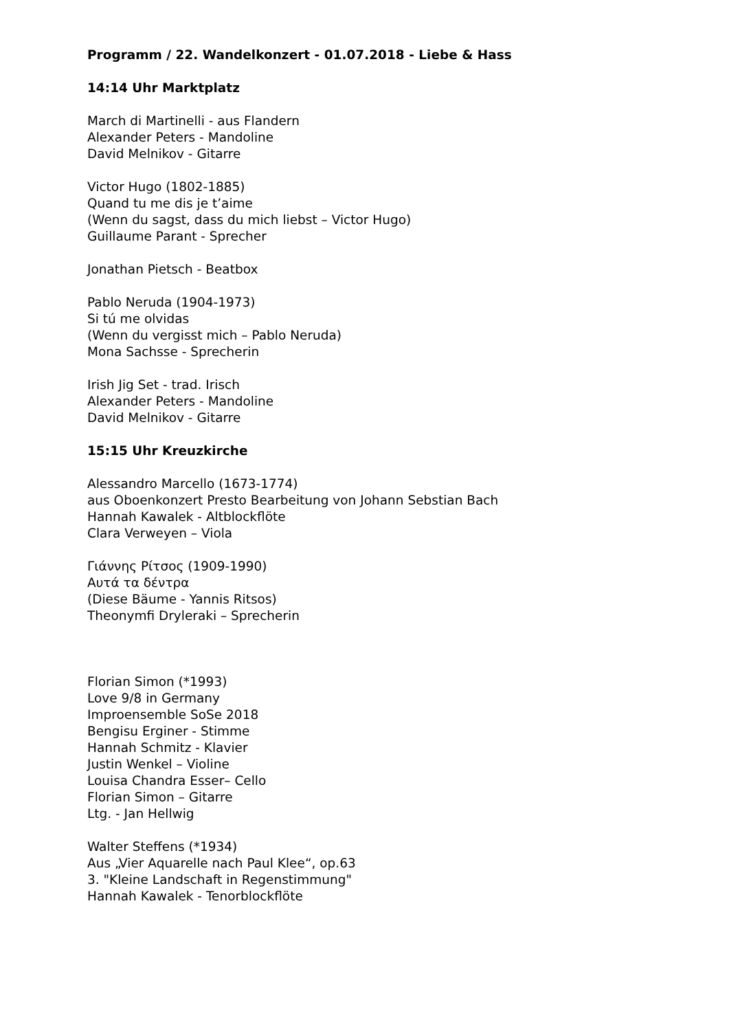Programm / 22. Wandelkonzert - 01.07.2018 - Liebe & Hass
14:14 Uhr Marktplatz
March di Martinelli - aus Flandern
Alexander Peters - Mandoline
David Melnikov - Gitarre
Victor Hugo (1802-1885)
Quand tu me dis je t’aime
(Wenn du sagst, dass du mich liebst – Victor Hugo)
Guillaume Parant - Sprecher
Jonathan Pietsch - Beatbox
Pablo Neruda (1904-1973)
Si tú me olvidas
(Wenn du vergisst mich – Pablo Neruda)
Mona Sachsse - Sprecherin
Irish Jig Set - trad. Irisch
Alexander Peters - Mandoline
David Melnikov - Gitarre
15:15 Uhr Kreuzkirche
Alessandro Marcello (1673-1774)
aus Oboenkonzert Presto Bearbeitung von Johann Sebstian Bach
Hannah Kawalek - Altblockflöte
Clara Verweyen – Viola
Γιάννης Ρίτσος (1909-1990)
Αυτά τα δέντρα
(Diese Bäume - Yannis Ritsos)
Theonymfi Drylerаki – Sprecherin
Florian Simon (*1993)
Love 9/8 in Germany
Improensemble SoSe 2018
Bengisu Erginer - Stimme
Hannah Schmitz - Klavier
Justin Wenkel – Violine
Louisa Chandra Esser– Cello
Florian Simon – Gitarre
Ltg. - Jan Hellwig
Walter Steffens (*1934)
Aus „Vier Aquarelle nach Paul Klee“, op.63
3. "Kleine Landschaft in Regenstimmung"
Hannah Kawalek - Tenorblockflöte